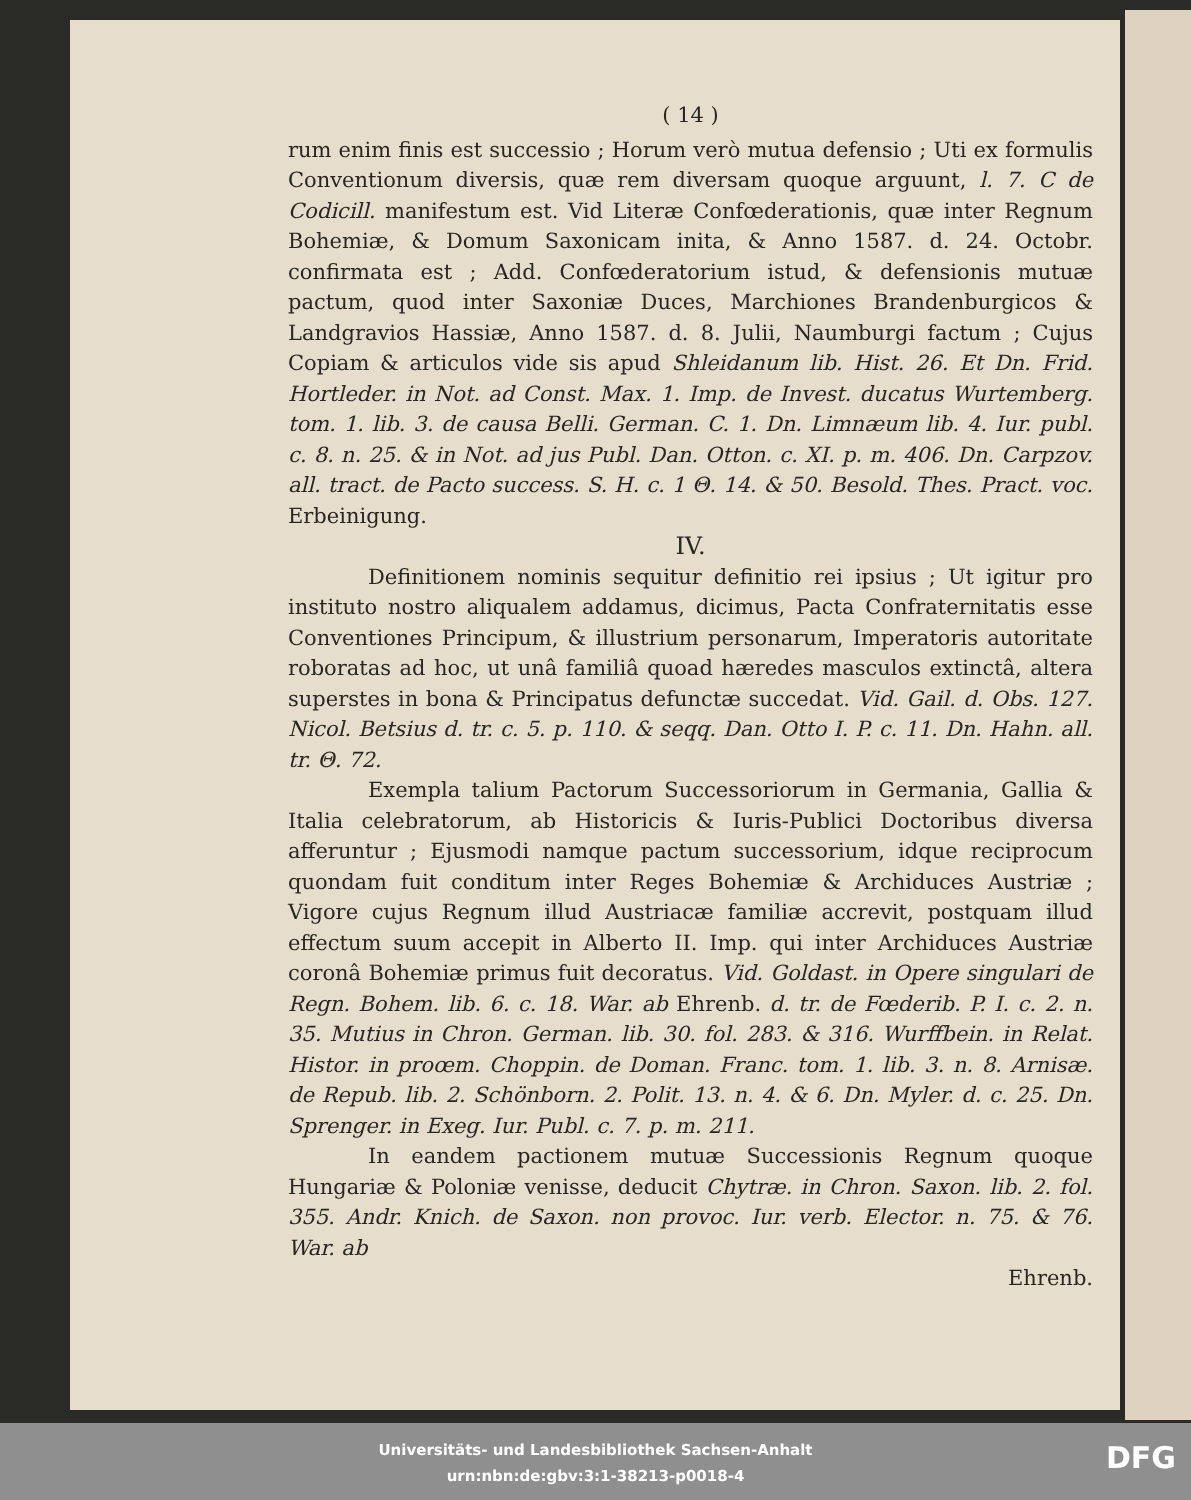( 14 )
rum enim finis est successio ; Horum verò mutua defensio ; Uti ex formulis Conventionum diversis, quæ rem diversam quoque arguunt, l. 7. C de Codicill. manifestum est. Vid Literæ Confœderationis, quæ inter Regnum Bohemiæ, & Domum Saxonicam inita, & Anno 1587. d. 24. Octobr. confirmata est ; Add. Confœderatorium istud, & defensionis mutuæ pactum, quod inter Saxoniæ Duces, Marchiones Brandenburgicos & Landgravios Hassiæ, Anno 1587. d. 8. Julii, Naumburgi factum ; Cujus Copiam & articulos vide sis apud Shleidanum lib. Hist. 26. Et Dn. Frid. Hortleder. in Not. ad Const. Max. 1. Imp. de Invest. ducatus Wurtemberg. tom. 1. lib. 3. de causa Belli. German. C. 1. Dn. Limnæum lib. 4. Iur. publ. c. 8. n. 25. & in Not. ad jus Publ. Dan. Otton. c. XI. p. m. 406. Dn. Carpzov. all. tract. de Pacto success. S. H. c. 1 Θ. 14. & 50. Besold. Thes. Pract. voc. Erbeinigung.
IV.
Definitionem nominis sequitur definitio rei ipsius ; Ut igitur pro instituto nostro aliqualem addamus, dicimus, Pacta Confraternitatis esse Conventiones Principum, & illustrium personarum, Imperatoris autoritate roboratas ad hoc, ut unâ familiâ quoad hæredes masculos extinctâ, altera superstes in bona & Principatus defunctæ succedat. Vid. Gail. d. Obs. 127. Nicol. Betsius d. tr. c. 5. p. 110. & seqq. Dan. Otto I. P. c. 11. Dn. Hahn. all. tr. Θ. 72.
Exempla talium Pactorum Successoriorum in Germania, Gallia & Italia celebratorum, ab Historicis & Iuris-Publici Doctoribus diversa afferuntur ; Ejusmodi namque pactum successorium, idque reciprocum quondam fuit conditum inter Reges Bohemiæ & Archiduces Austriæ ; Vigore cujus Regnum illud Austriacæ familiæ accrevit, postquam illud effectum suum accepit in Alberto II. Imp. qui inter Archiduces Austriæ coronâ Bohemiæ primus fuit decoratus. Vid. Goldast. in Opere singulari de Regn. Bohem. lib. 6. c. 18. War. ab Ehrenb. d. tr. de Fœderib. P. I. c. 2. n. 35. Mutius in Chron. German. lib. 30. fol. 283. & 316. Wurffbein. in Relat. Histor. in proœm. Choppin. de Doman. Franc. tom. 1. lib. 3. n. 8. Arnisæ. de Repub. lib. 2. Schönborn. 2. Polit. 13. n. 4. & 6. Dn. Myler. d. c. 25. Dn. Sprenger. in Exeg. Iur. Publ. c. 7. p. m. 211.
In eandem pactionem mutuæ Successionis Regnum quoque Hungariæ & Poloniæ venisse, deducit Chytræ. in Chron. Saxon. lib. 2. fol. 355. Andr. Knich. de Saxon. non provoc. Iur. verb. Elector. n. 75. & 76. War. ab
Ehrenb.
Universitäts- und Landesbibliothek Sachsen-Anhalt
urn:nbn:de:gbv:3:1-38213-p0018-4
DFG